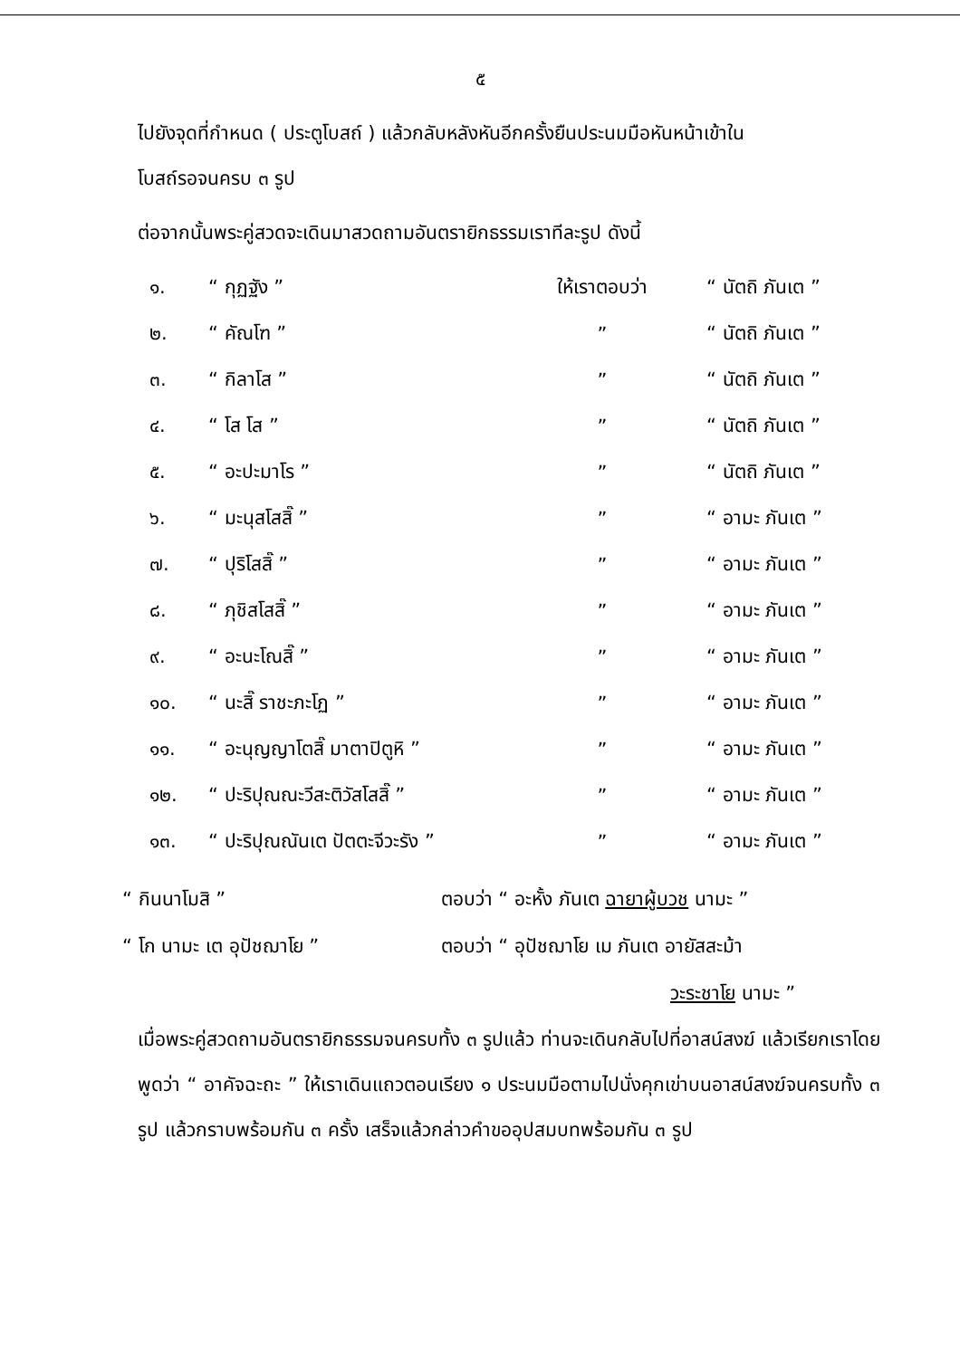๕
ไปยังจุดที่กำหนด ( ประตูโบสถ์ ) แล้วกลับหลังหันอีกครั้งยืนประนมมือหันหน้าเข้าใน
โบสถ์รอจนครบ ๓ รูป
ต่อจากนั้นพระคู่สวดจะเดินมาสวดถามอันตรายิกธรรมเราทีละรูป ดังนี้
| ๑. | “ กุฏฐัง ” | ให้เราตอบว่า | “ นัตถิ ภันเต ” |
| ๒. | “ คัณโฑ ” | ” | “ นัตถิ ภันเต ” |
| ๓. | “ กิลาโส ” | ” | “ นัตถิ ภันเต ” |
| ๔. | “ โส โส ” | ” | “ นัตถิ ภันเต ” |
| ๕. | “ อะปะมาโร ” | ” | “ นัตถิ ภันเต ” |
| ๖. | “ มะนุสโสสิ๊ ” | ” | “ อามะ ภันเต ” |
| ๗. | “ ปุริโสสิ๊ ” | ” | “ อามะ ภันเต ” |
| ๘. | “ ภุชิสโสสิ๊ ” | ” | “ อามะ ภันเต ” |
| ๙. | “ อะนะโณสิ๊ ” | ” | “ อามะ ภันเต ” |
| ๑๐. | “ นะสิ๊ ราชะภะโฏ ” | ” | “ อามะ ภันเต ” |
| ๑๑. | “ อะนุญญาโตสิ๊ มาตาปิตูหิ ” | ” | “ อามะ ภันเต ” |
| ๑๒. | “ ปะริปุณณะวีสะติวัสโสสิ๊ ” | ” | “ อามะ ภันเต ” |
| ๑๓. | “ ปะริปุณณันเต ปัตตะจีวะรัง ” | ” | “ อามะ ภันเต ” |
“ กินนาโมสิ ” ตอบว่า “ อะหั้ง ภันเต ฉายาผู้บวช นามะ ”
“ โก นามะ เต อุปัชฌาโย ” ตอบว่า “ อุปัชฌาโย เม ภันเต อายัสสะม้า
วะระชาโย นามะ ”
เมื่อพระคู่สวดถามอันตรายิกธรรมจนครบทั้ง ๓ รูปแล้ว ท่านจะเดินกลับไปที่อาสน์สงฆ์ แล้วเรียกเราโดยพูดว่า “ อาคัจฉะถะ ” ให้เราเดินแถวตอนเรียง ๑ ประนมมือตามไปนั่งคุกเข่าบนอาสน์สงฆ์จนครบทั้ง ๓ รูป แล้วกราบพร้อมกัน ๓ ครั้ง เสร็จแล้วกล่าวคำขออุปสมบทพร้อมกัน ๓ รูป